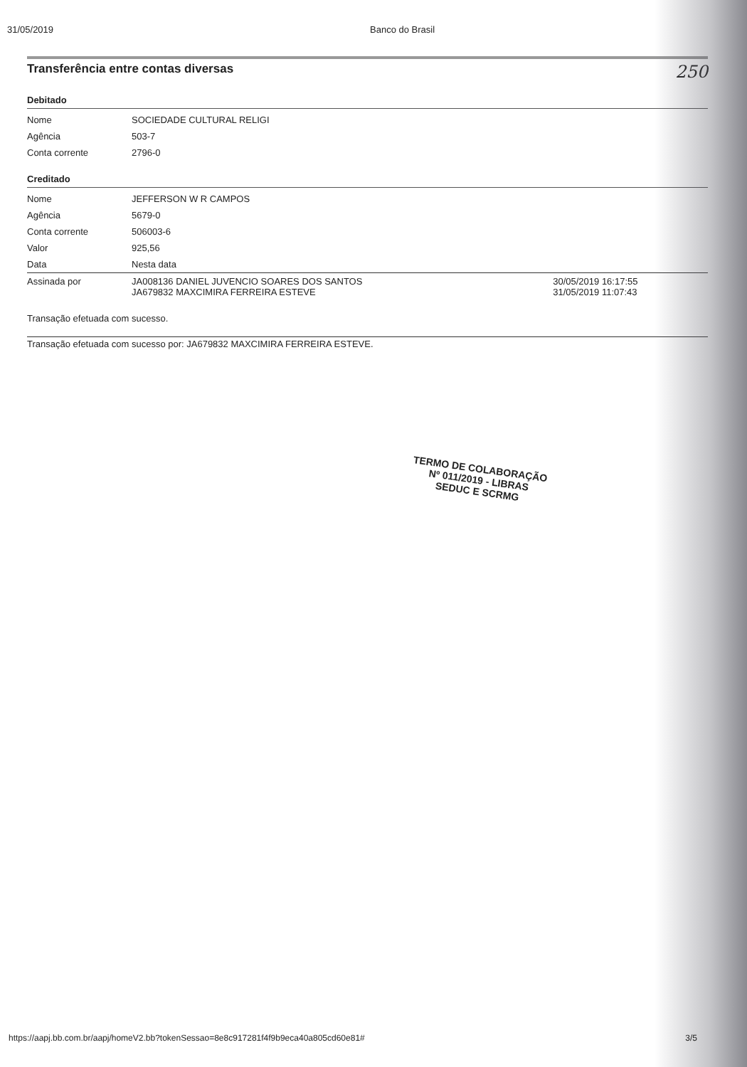31/05/2019 Banco do Brasil
Transferência entre contas diversas 250
Debitado
| Nome | SOCIEDADE CULTURAL RELIGI |
| Agência | 503-7 |
| Conta corrente | 2796-0 |
Creditado
| Nome | JEFFERSON W R CAMPOS | |
| Agência | 5679-0 | |
| Conta corrente | 506003-6 | |
| Valor | 925,56 | |
| Data | Nesta data | |
| Assinada por | JA008136 DANIEL JUVENCIO SOARES DOS SANTOS JA679832 MAXCIMIRA FERREIRA ESTEVE | 30/05/2019 16:17:55 31/05/2019 11:07:43 |
Transação efetuada com sucesso.
Transação efetuada com sucesso por: JA679832 MAXCIMIRA FERREIRA ESTEVE.
TERMO DE COLABORAÇÃO
Nº 011/2019 - LIBRAS
SEDUC E SCRMG
https://aapj.bb.com.br/aapj/homeV2.bb?tokenSessao=8e8c917281f4f9b9eca40a805cd60e81# 3/5